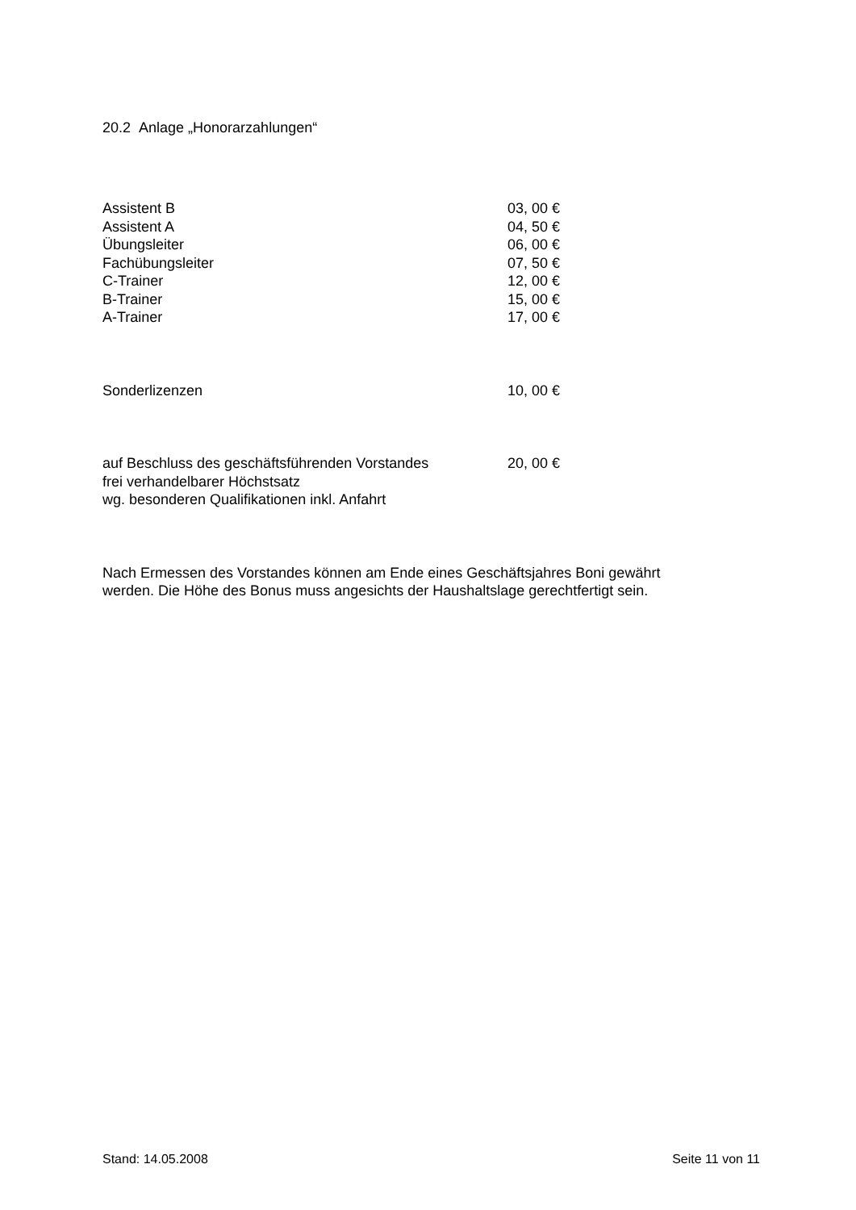20.2 Anlage „Honorarzahlungen“
| Assistent B | 03, 00 € |
| Assistent A | 04, 50 € |
| Übungsleiter | 06, 00 € |
| Fachübungsleiter | 07, 50 € |
| C-Trainer | 12, 00 € |
| B-Trainer | 15, 00 € |
| A-Trainer | 17, 00 € |
| Sonderlizenzen | 10, 00 € |
| auf Beschluss des geschäftsführenden Vorstandes frei verhandelbarer Höchstsatz wg. besonderen Qualifikationen inkl. Anfahrt | 20, 00 € |
Nach Ermessen des Vorstandes können am Ende eines Geschäftsjahres Boni gewährt
werden. Die Höhe des Bonus muss angesichts der Haushaltslage gerechtfertigt sein.
Stand: 14.05.2008 Seite 11 von 11